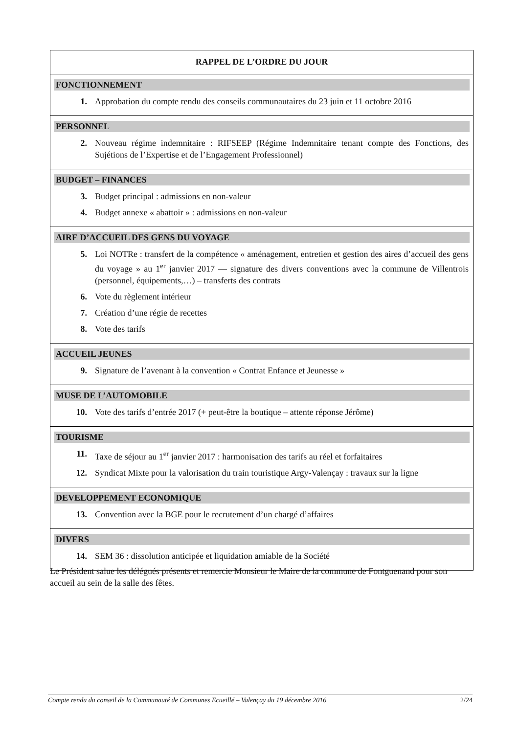RAPPEL DE L’ORDRE DU JOUR
FONCTIONNEMENT
1. Approbation du compte rendu des conseils communautaires du 23 juin et 11 octobre 2016
PERSONNEL
2. Nouveau régime indemnitaire : RIFSEEP (Régime Indemnitaire tenant compte des Fonctions, des Sujétions de l’Expertise et de l’Engagement Professionnel)
BUDGET – FINANCES
3. Budget principal : admissions en non-valeur
4. Budget annexe « abattoir » : admissions en non-valeur
AIRE D’ACCUEIL DES GENS DU VOYAGE
5. Loi NOTRe : transfert de la compétence « aménagement, entretien et gestion des aires d’accueil des gens du voyage » au 1<sup>er</sup> janvier 2017 — signature des divers conventions avec la commune de Villentrois (personnel, équipements,…) – transferts des contrats
6. Vote du règlement intérieur
7. Création d’une régie de recettes
8. Vote des tarifs
ACCUEIL JEUNES
9. Signature de l’avenant à la convention « Contrat Enfance et Jeunesse »
MUSE DE L’AUTOMOBILE
10. Vote des tarifs d’entrée 2017 (+ peut-être la boutique – attente réponse Jérôme)
TOURISME
11. Taxe de séjour au 1<sup>er</sup> janvier 2017 : harmonisation des tarifs au réel et forfaitaires
12. Syndicat Mixte pour la valorisation du train touristique Argy-Valençay : travaux sur la ligne
DEVELOPPEMENT ECONOMIQUE
13. Convention avec la BGE pour le recrutement d’un chargé d’affaires
DIVERS
14. SEM 36 : dissolution anticipée et liquidation amiable de la Société
Le Président salue les délégués présents et remercie Monsieur le Maire de la commune de Fontguenand pour son accueil au sein de la salle des fêtes.
Compte rendu du conseil de la Communauté de Communes Ecueillé – Valençay du 19 décembre 2016 2/24